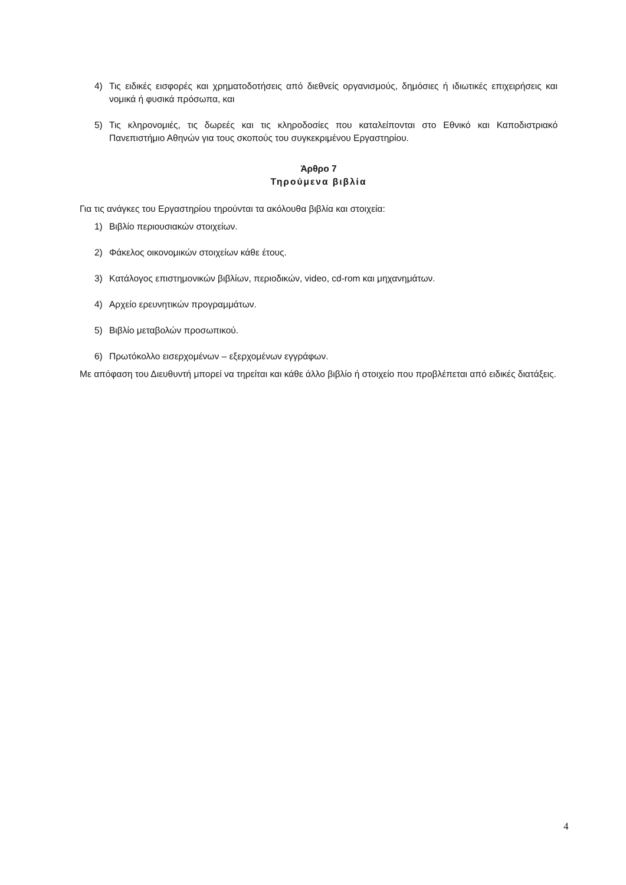4) Τις ειδικές εισφορές και χρηματοδοτήσεις από διεθνείς οργανισμούς, δημόσιες ή ιδιωτικές επιχειρήσεις και νομικά ή φυσικά πρόσωπα, και
5) Τις κληρονομιές, τις δωρεές και τις κληροδοσίες που καταλείπονται στο Εθνικό και Καποδιστριακό Πανεπιστήμιο Αθηνών για τους σκοπούς του συγκεκριμένου Εργαστηρίου.
Άρθρο 7
Τηρούμενα βιβλία
Για τις ανάγκες του Εργαστηρίου τηρούνται τα ακόλουθα βιβλία και στοιχεία:
1) Βιβλίο περιουσιακών στοιχείων.
2) Φάκελος οικονομικών στοιχείων κάθε έτους.
3) Κατάλογος επιστημονικών βιβλίων, περιοδικών, video, cd-rom και μηχανημάτων.
4) Αρχείο ερευνητικών προγραμμάτων.
5) Βιβλίο μεταβολών προσωπικού.
6) Πρωτόκολλο εισερχομένων – εξερχομένων εγγράφων.
Με απόφαση του Διευθυντή μπορεί να τηρείται και κάθε άλλο βιβλίο ή στοιχείο που προβλέπεται από ειδικές διατάξεις.
4